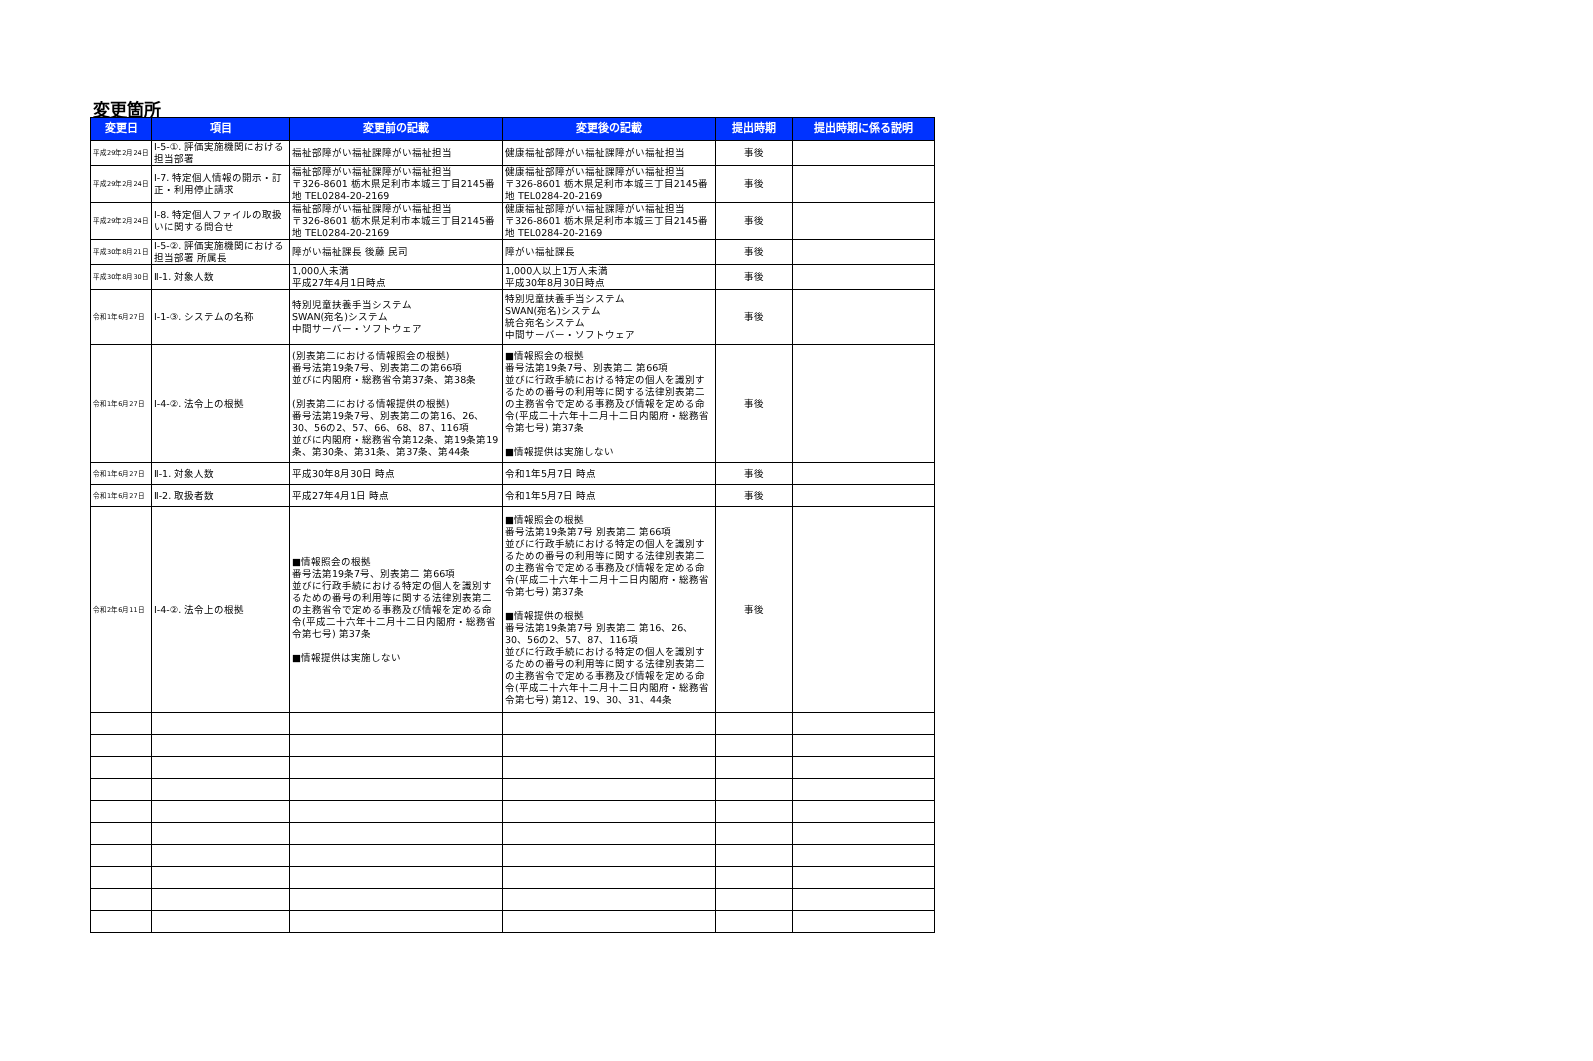変更箇所
| 変更日 | 項目 | 変更前の記載 | 変更後の記載 | 提出時期 | 提出時期に係る説明 |
| --- | --- | --- | --- | --- | --- |
| 平成29年2月24日 | Ⅰ-5-①. 評価実施機関における担当部署 | 福祉部障がい福祉課障がい福祉担当 | 健康福祉部障がい福祉課障がい福祉担当 | 事後 | |
| 平成29年2月24日 | Ⅰ-7. 特定個人情報の開示・訂正・利用停止請求 | 福祉部障がい福祉課障がい福祉担当 〒326-8601 栃木県足利市本城三丁目2145番地 TEL0284-20-2169 | 健康福祉部障がい福祉課障がい福祉担当 〒326-8601 栃木県足利市本城三丁目2145番地 TEL0284-20-2169 | 事後 | |
| 平成29年2月24日 | Ⅰ-8. 特定個人ファイルの取扱いに関する問合せ | 福祉部障がい福祉課障がい福祉担当 〒326-8601 栃木県足利市本城三丁目2145番地 TEL0284-20-2169 | 健康福祉部障がい福祉課障がい福祉担当 〒326-8601 栃木県足利市本城三丁目2145番地 TEL0284-20-2169 | 事後 | |
| 平成30年8月21日 | Ⅰ-5-②. 評価実施機関における担当部署 所属長 | 障がい福祉課長 後藤 民司 | 障がい福祉課長 | 事後 | |
| 平成30年8月30日 | Ⅱ-1. 対象人数 | 1,000人未満 平成27年4月1日時点 | 1,000人以上1万人未満 平成30年8月30日時点 | 事後 | |
| 令和1年6月27日 | Ⅰ-1-③. システムの名称 | 特別児童扶養手当システム SWAN(宛名)システム 中間サーバー・ソフトウェア | 特別児童扶養手当システム SWAN(宛名)システム 統合宛名システム 中間サーバー・ソフトウェア | 事後 | |
| 令和1年6月27日 | Ⅰ-4-②. 法令上の根拠 | (別表第二における情報照会の根拠) 番号法第19条7号、別表第二の第66項 並びに内閣府・総務省令第37条、第38条 (別表第二における情報提供の根拠) 番号法第19条7号、別表第二の第16、26、30、56の2、57、66、68、87、116項 並びに内閣府・総務省令第12条、第19条第19条、第30条、第31条、第37条、第44条 | ■情報照会の根拠 番号法第19条7号、別表第二 第66項 並びに行政手続における特定の個人を識別するための番号の利用等に関する法律別表第二の主務省令で定める事務及び情報を定める命令(平成二十六年十二月十二日内閣府・総務省令第七号) 第37条 ■情報提供は実施しない | 事後 | |
| 令和1年6月27日 | Ⅱ-1. 対象人数 | 平成30年8月30日 時点 | 令和1年5月7日 時点 | 事後 | |
| 令和1年6月27日 | Ⅱ-2. 取扱者数 | 平成27年4月1日 時点 | 令和1年5月7日 時点 | 事後 | |
| 令和2年6月11日 | Ⅰ-4-②. 法令上の根拠 | ■情報照会の根拠 番号法第19条7号、別表第二 第66項 並びに行政手続における特定の個人を識別するための番号の利用等に関する法律別表第二の主務省令で定める事務及び情報を定める命令(平成二十六年十二月十二日内閣府・総務省令第七号) 第37条 ■情報提供は実施しない | ■情報照会の根拠 番号法第19条第7号 別表第二 第66項 並びに行政手続における特定の個人を識別するための番号の利用等に関する法律別表第二の主務省令で定める事務及び情報を定める命令(平成二十六年十二月十二日内閣府・総務省令第七号) 第37条 ■情報提供の根拠 番号法第19条第7号 別表第二 第16、26、30、56の2、57、87、116項 並びに行政手続における特定の個人を識別するための番号の利用等に関する法律別表第二の主務省令で定める事務及び情報を定める命令(平成二十六年十二月十二日内閣府・総務省令第七号) 第12、19、30、31、44条 | 事後 | |